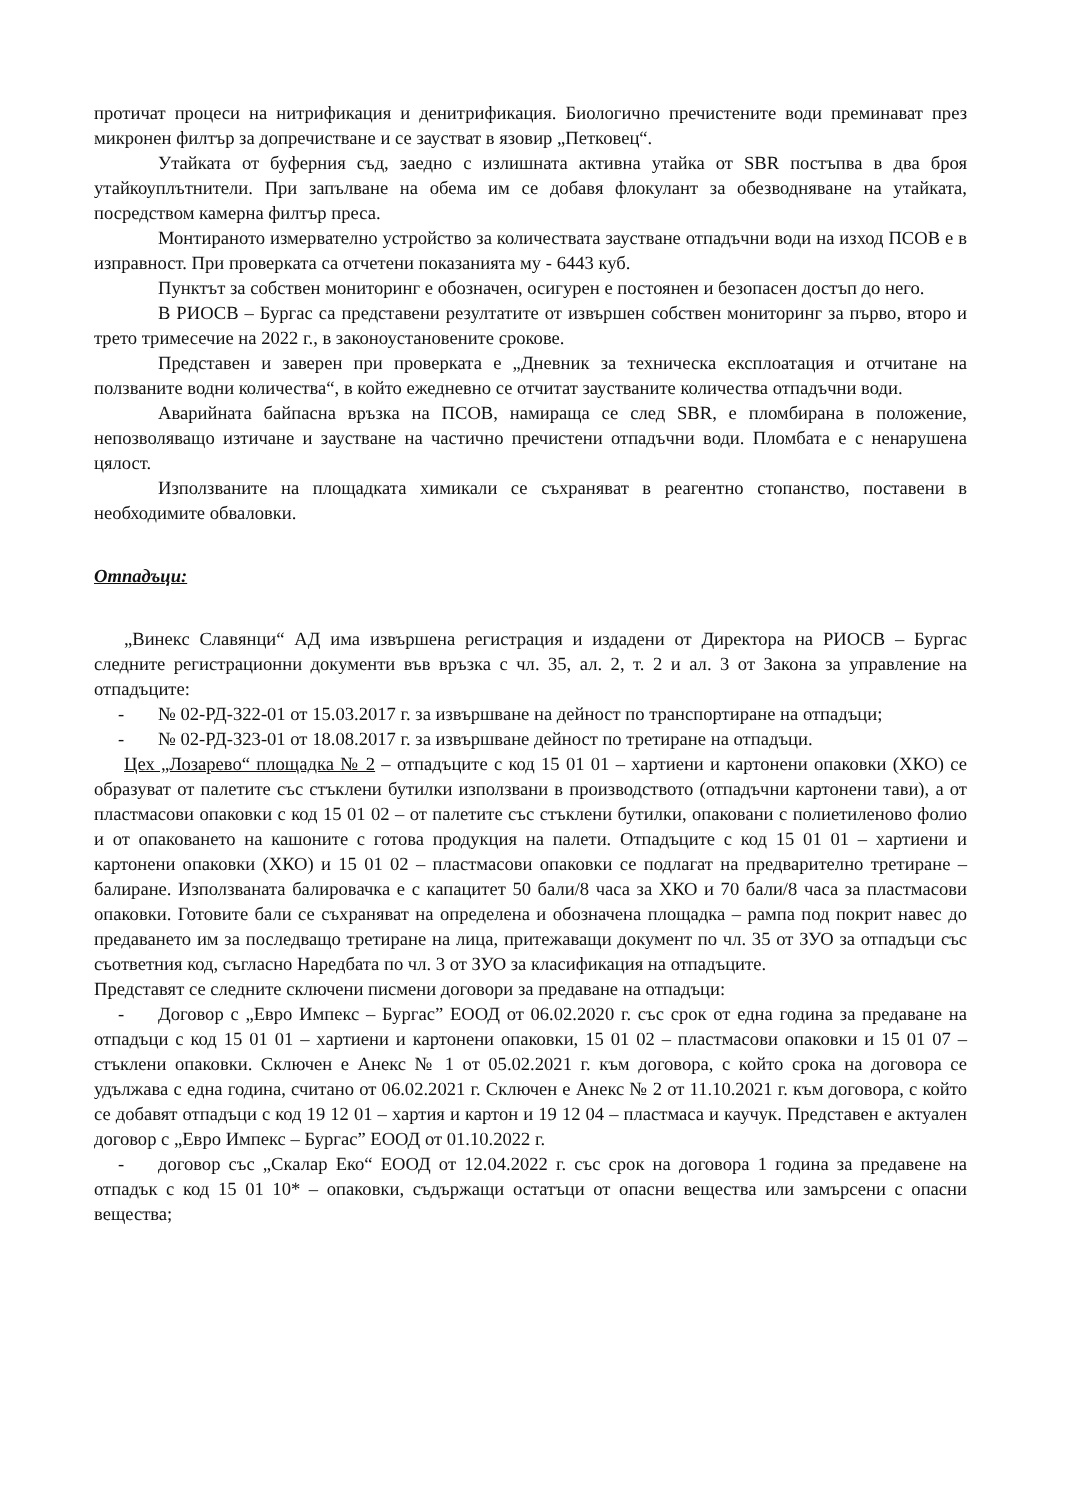протичат процеси на нитрификация и денитрификация. Биологично пречистените води преминават през микронен филтър за допречистване и се заустват в язовир „Петковец“.
Утайката от буферния съд, заедно с излишната активна утайка от SBR постъпва в два броя утайкоуплътнители. При запълване на обема им се добавя флокулант за обезводняване на утайката, посредством камерна филтър преса.
Монтираното измервателно устройство за количествата заустване отпадъчни води на изход ПСОВ е в изправност. При проверката са отчетени показанията му - 6443 куб.
Пунктът за собствен мониторинг е обозначен, осигурен е постоянен и безопасен достъп до него.
В РИОСВ – Бургас са представени резултатите от извършен собствен мониторинг за първо, второ и трето тримесечие на 2022 г., в законоустановените срокове.
Представен и заверен при проверката е „Дневник за техническа експлоатация и отчитане на ползваните водни количества“, в който ежедневно се отчитат заустваните количества отпадъчни води.
Аварийната байпасна връзка на ПСОВ, намираща се след SBR, е пломбирана в положение, непозволяващо изтичане и заустване на частично пречистени отпадъчни води. Пломбата е с ненарушена цялост.
Използваните на площадката химикали се съхраняват в реагентно стопанство, поставени в необходимите обваловки.
Отпадъци:
„Винекс Славянци“ АД има извършена регистрация и издадени от Директора на РИОСВ – Бургас следните регистрационни документи във връзка с чл. 35, ал. 2, т. 2 и ал. 3 от Закона за управление на отпадъците:
- № 02-РД-322-01 от 15.03.2017 г. за извършване на дейност по транспортиране на отпадъци;
- № 02-РД-323-01 от 18.08.2017 г. за извършване дейност по третиране на отпадъци.
Цех „Лозарево“ площадка № 2 – отпадъците с код 15 01 01 – хартиени и картонени опаковки (ХКО) се образуват от палетите със стъклени бутилки използвани в производството (отпадъчни картонени тави), а от пластмасови опаковки с код 15 01 02 – от палетите със стъклени бутилки, опаковани с полиетиленово фолио и от опаковането на кашоните с готова продукция на палети. Отпадъците с код 15 01 01 – хартиени и картонени опаковки (ХКО) и 15 01 02 – пластмасови опаковки се подлагат на предварително третиране – балиране. Използваната балировачка е с капацитет 50 бали/8 часа за ХКО и 70 бали/8 часа за пластмасови опаковки. Готовите бали се съхраняват на определена и обозначена площадка – рампа под покрит навес до предаването им за последващо третиране на лица, притежаващи документ по чл. 35 от ЗУО за отпадъци със съответния код, съгласно Наредбата по чл. 3 от ЗУО за класификация на отпадъците.
Представят се следните сключени писмени договори за предаване на отпадъци:
- Договор с „Евро Импекс – Бургас” ЕООД от 06.02.2020 г. със срок от една година за предаване на отпадъци с код 15 01 01 – хартиени и картонени опаковки, 15 01 02 – пластмасови опаковки и 15 01 07 – стъклени опаковки. Сключен е Анекс № 1 от 05.02.2021 г. към договора, с който срока на договора се удължава с една година, считано от 06.02.2021 г. Сключен е Анекс № 2 от 11.10.2021 г. към договора, с който се добавят отпадъци с код 19 12 01 – хартия и картон и 19 12 04 – пластмаса и каучук. Представен е актуален договор с „Евро Импекс – Бургас” ЕООД от 01.10.2022 г.
- договор със „Скалар Еко“ ЕООД от 12.04.2022 г. със срок на договора 1 година за предавене на отпадък с код 15 01 10* – опаковки, съдържащи остатъци от опасни вещества или замърсени с опасни вещества;